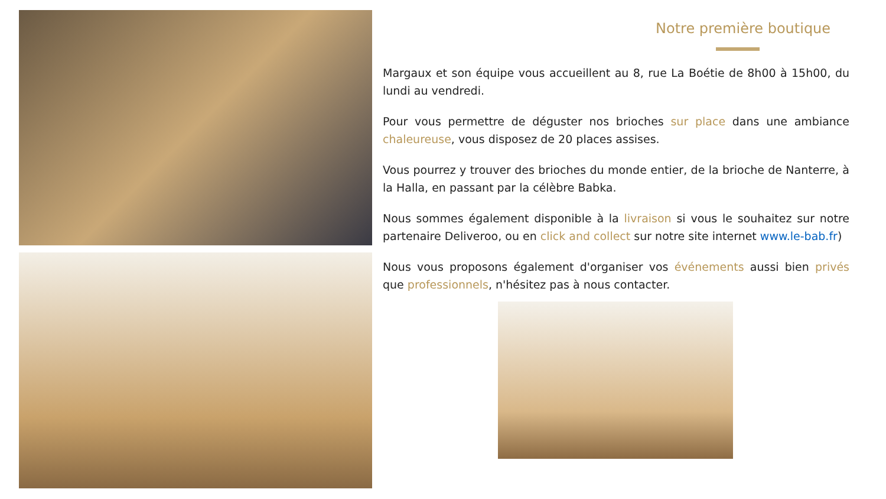Notre première boutique
Margaux et son équipe vous accueillent au 8, rue La Boétie de 8h00 à 15h00, du lundi au vendredi.
Pour vous permettre de déguster nos brioches sur place dans une ambiance chaleureuse, vous disposez de 20 places assises.
Vous pourrez y trouver des brioches du monde entier, de la brioche de Nanterre, à la Halla, en passant par la célèbre Babka.
Nous sommes également disponible à la livraison si vous le souhaitez sur notre partenaire Deliveroo, ou en click and collect sur notre site internet www.le-bab.fr)
Nous vous proposons également d'organiser vos événements aussi bien privés que professionnels, n'hésitez pas à nous contacter.